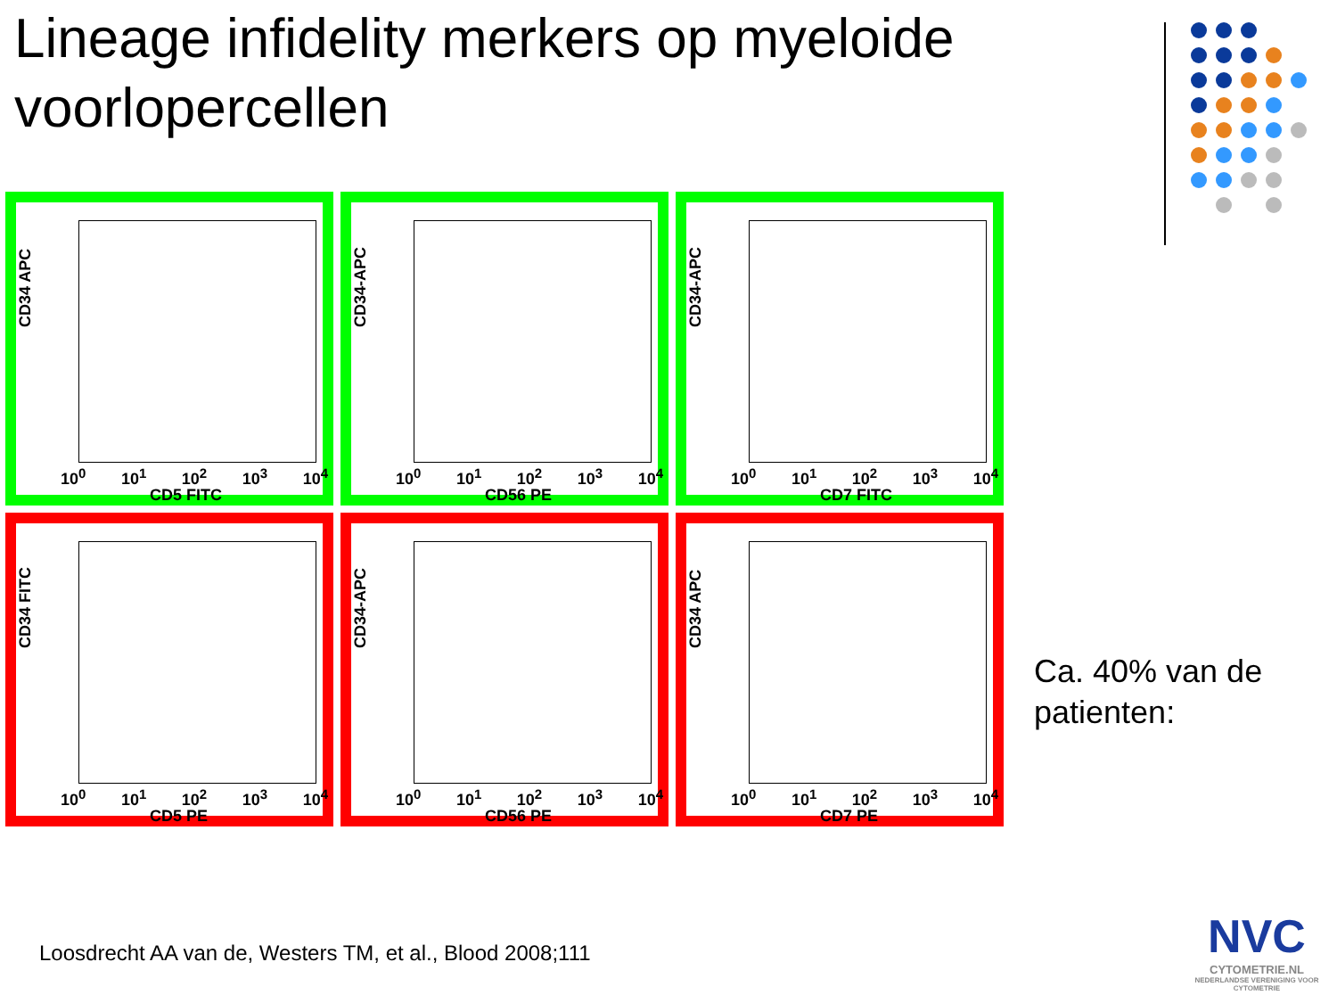Lineage infidelity merkers op myeloide voorlopercellen
CD34 APC
10<sup>0</sup> 10<sup>1</sup> 10<sup>2</sup> 10<sup>3</sup> 10<sup>4</sup>
CD5 FITC
CD34-APC
10<sup>0</sup> 10<sup>1</sup> 10<sup>2</sup> 10<sup>3</sup> 10<sup>4</sup>
CD56 PE
CD34-APC
10<sup>0</sup> 10<sup>1</sup> 10<sup>2</sup> 10<sup>3</sup> 10<sup>4</sup>
CD7 FITC
CD34 FITC
10<sup>0</sup> 10<sup>1</sup> 10<sup>2</sup> 10<sup>3</sup> 10<sup>4</sup>
CD5 PE
CD34-APC
10<sup>0</sup> 10<sup>1</sup> 10<sup>2</sup> 10<sup>3</sup> 10<sup>4</sup>
CD56 PE
CD34 APC
10<sup>0</sup> 10<sup>1</sup> 10<sup>2</sup> 10<sup>3</sup> 10<sup>4</sup>
CD7 PE
Ca. 40% van de
patienten:
Loosdrecht AA van de, Westers TM, et al., Blood 2008;111
NVC
CYTOMETRIE.NL
NEDERLANDSE VERENIGING VOOR CYTOMETRIE